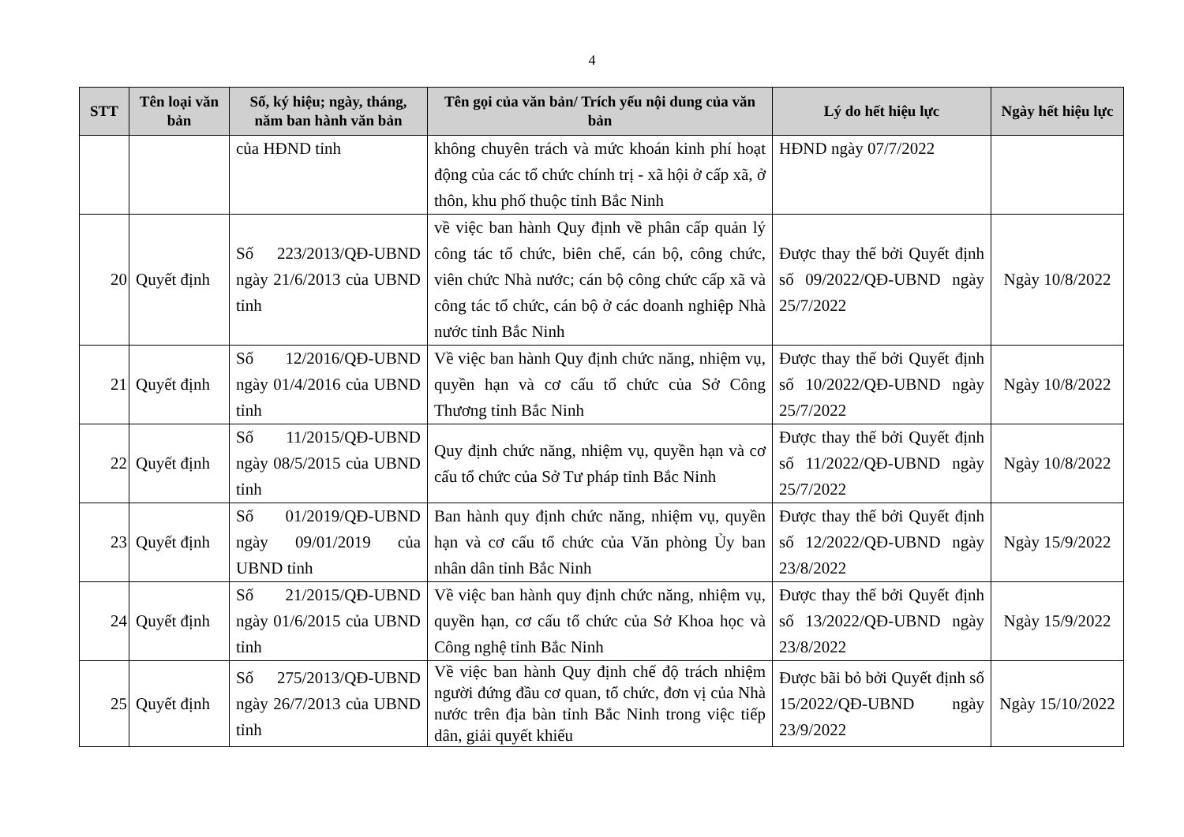4
| STT | Tên loại văn bản | Số, ký hiệu; ngày, tháng, năm ban hành văn bản | Tên gọi của văn bản/ Trích yếu nội dung của văn bản | Lý do hết hiệu lực | Ngày hết hiệu lực |
| --- | --- | --- | --- | --- | --- |
| | | của HĐND tỉnh | không chuyên trách và mức khoán kinh phí hoạt động của các tổ chức chính trị - xã hội ở cấp xã, ở thôn, khu phố thuộc tỉnh Bắc Ninh | HĐND ngày 07/7/2022 | |
| 20 | Quyết định | Số 223/2013/QĐ-UBND ngày 21/6/2013 của UBND tỉnh | về việc ban hành Quy định về phân cấp quản lý công tác tổ chức, biên chế, cán bộ, công chức, viên chức Nhà nước; cán bộ công chức cấp xã và công tác tổ chức, cán bộ ở các doanh nghiệp Nhà nước tỉnh Bắc Ninh | Được thay thế bởi Quyết định số 09/2022/QĐ-UBND ngày 25/7/2022 | Ngày 10/8/2022 |
| 21 | Quyết định | Số 12/2016/QĐ-UBND ngày 01/4/2016 của UBND tỉnh | Về việc ban hành Quy định chức năng, nhiệm vụ, quyền hạn và cơ cấu tổ chức của Sở Công Thương tỉnh Bắc Ninh | Được thay thế bởi Quyết định số 10/2022/QĐ-UBND ngày 25/7/2022 | Ngày 10/8/2022 |
| 22 | Quyết định | Số 11/2015/QĐ-UBND ngày 08/5/2015 của UBND tỉnh | Quy định chức năng, nhiệm vụ, quyền hạn và cơ cấu tổ chức của Sở Tư pháp tỉnh Bắc Ninh | Được thay thế bởi Quyết định số 11/2022/QĐ-UBND ngày 25/7/2022 | Ngày 10/8/2022 |
| 23 | Quyết định | Số 01/2019/QĐ-UBND ngày 09/01/2019 của UBND tỉnh | Ban hành quy định chức năng, nhiệm vụ, quyền hạn và cơ cấu tổ chức của Văn phòng Ủy ban nhân dân tỉnh Bắc Ninh | Được thay thế bởi Quyết định số 12/2022/QĐ-UBND ngày 23/8/2022 | Ngày 15/9/2022 |
| 24 | Quyết định | Số 21/2015/QĐ-UBND ngày 01/6/2015 của UBND tỉnh | Về việc ban hành quy định chức năng, nhiệm vụ, quyền hạn, cơ cấu tổ chức của Sở Khoa học và Công nghệ tỉnh Bắc Ninh | Được thay thế bởi Quyết định số 13/2022/QĐ-UBND ngày 23/8/2022 | Ngày 15/9/2022 |
| 25 | Quyết định | Số 275/2013/QĐ-UBND ngày 26/7/2013 của UBND tỉnh | Về việc ban hành Quy định chế độ trách nhiệm người đứng đầu cơ quan, tổ chức, đơn vị của Nhà nước trên địa bàn tỉnh Bắc Ninh trong việc tiếp dân, giải quyết khiếu | Được bãi bỏ bởi Quyết định số 15/2022/QĐ-UBND ngày 23/9/2022 | Ngày 15/10/2022 |